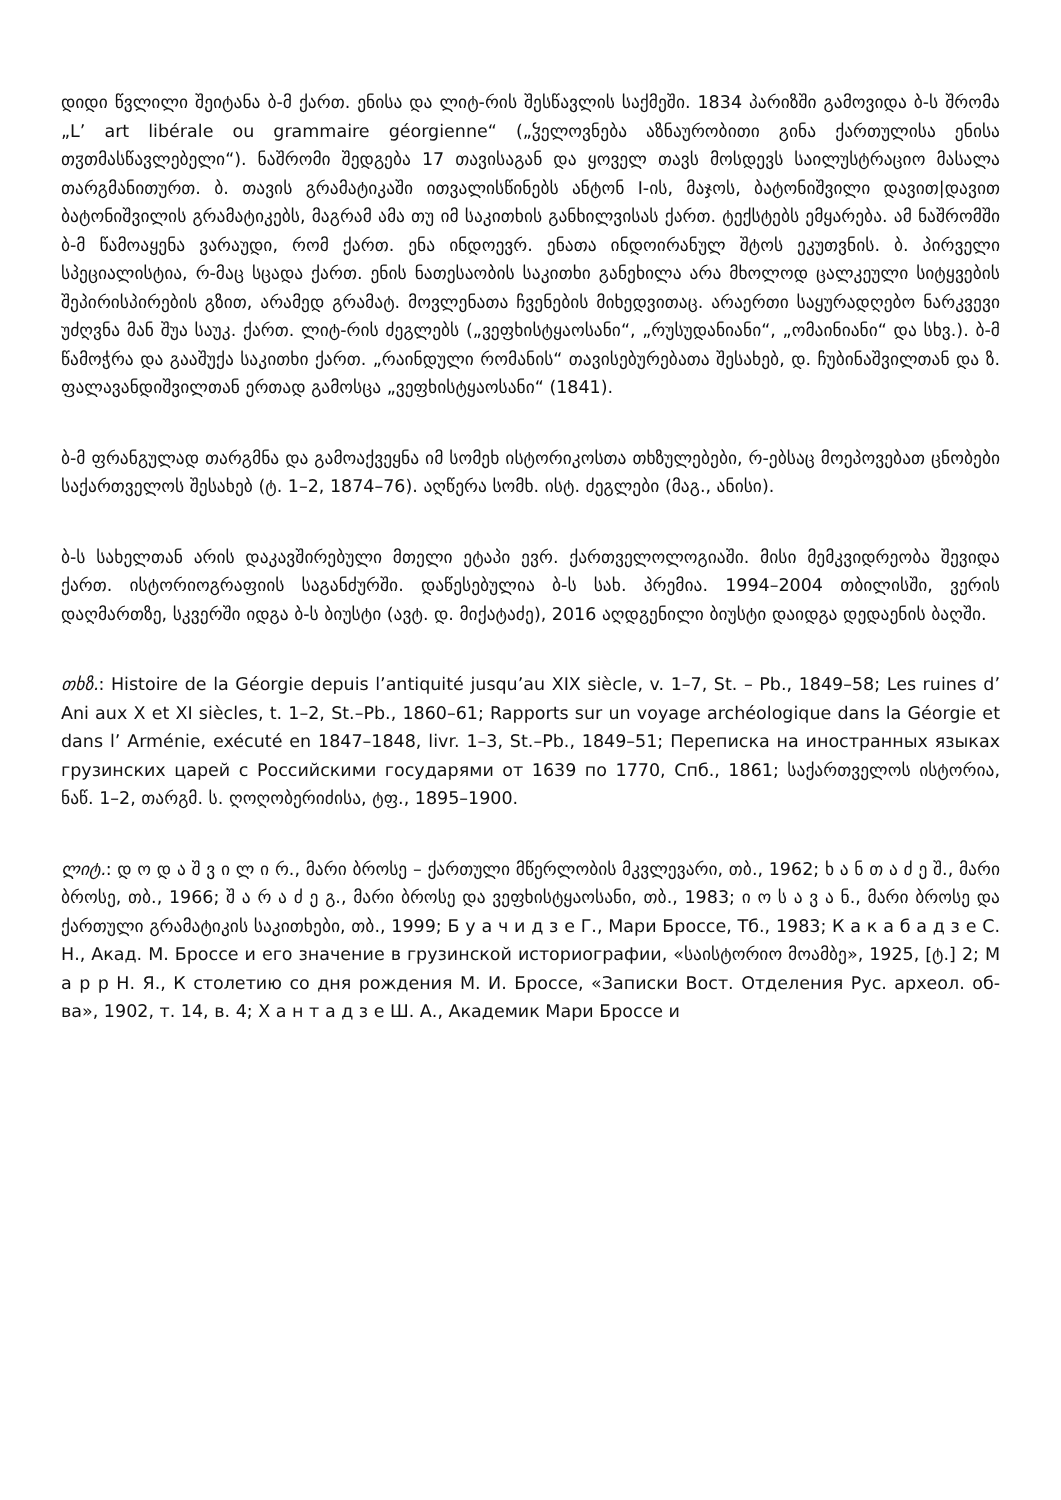დიდი წვლილი შეიტანა ბ-მ ქართ. ენისა და ლიტ-რის შესწავლის საქმეში. 1834 პარიზში გამოვიდა ბ-ს შრომა „L’ art libérale ou grammaire géorgienne“ („ჴელოვნება აზნაურობითი გინა ქართულისა ენისა თჳთმასწავლებელი“). ნაშრომი შედგება 17 თავისაგან და ყოველ თავს მოსდევს საილუსტრაციო მასალა თარგმანითურთ. ბ. თავის გრამატიკაში ითვალისწინებს ანტონ I-ის, მაჯოს, ბატონიშვილი დავით|დავით ბატონიშვილის გრამატიკებს, მაგრამ ამა თუ იმ საკითხის განხილვისას ქართ. ტექსტებს ემყარება. ამ ნაშრომში ბ-მ წამოაყენა ვარაუდი, რომ ქართ. ენა ინდოევრ. ენათა ინდოირანულ შტოს ეკუთვნის. ბ. პირველი სპეციალისტია, რ-მაც სცადა ქართ. ენის ნათესაობის საკითხი განეხილა არა მხოლოდ ცალკეული სიტყვების შეპირისპირების გზით, არამედ გრამატ. მოვლენათა ჩვენების მიხედვითაც. არაერთი საყურადღებო ნარკვევი უძღვნა მან შუა საუკ. ქართ. ლიტ-რის ძეგლებს („ვეფხისტყაოსანი“, „რუსუდანიანი“, „ომაინიანი“ და სხვ.). ბ-მ წამოჭრა და გააშუქა საკითხი ქართ. „რაინდული რომანის“ თავისებურებათა შესახებ, დ. ჩუბინაშვილთან და ზ. ფალავანდიშვილთან ერთად გამოსცა „ვეფხისტყაოსანი“ (1841).
ბ-მ ფრანგულად თარგმნა და გამოაქვეყნა იმ სომეხ ისტორიკოსთა თხზულებები, რ-ებსაც მოეპოვებათ ცნობები საქართველოს შესახებ (ტ. 1–2, 1874–76). აღწერა სომხ. ისტ. ძეგლები (მაგ., ანისი).
ბ-ს სახელთან არის დაკავშირებული მთელი ეტაპი ევრ. ქართველოლოგიაში. მისი მემკვიდრეობა შევიდა ქართ. ისტორიოგრაფიის საგანძურში. დაწესებულია ბ-ს სახ. პრემია. 1994–2004 თბილისში, ვერის დაღმართზე, სკვერში იდგა ბ-ს ბიუსტი (ავტ. დ. მიქატაძე), 2016 აღდგენილი ბიუსტი დაიდგა დედაენის ბაღში.
თხზ.: Histoire de la Géorgie depuis l’antiquité jusqu’au XIX siècle, v. 1–7, St. – Pb., 1849–58; Les ruines d’ Ani aux X et XI siècles, t. 1–2, St.–Pb., 1860–61; Rapports sur un voyage archéologique dans la Géorgie et dans l’ Arménie, exécuté en 1847–1848, livr. 1–3, St.–Pb., 1849–51; Переписка на иностранных языках грузинских царей с Российскими государями от 1639 по 1770, Спб., 1861; საქართველოს ისტორია, ნაწ. 1–2, თარგმ. ს. ღოღობერიძისა, ტფ., 1895–1900.
ლიტ.: დ ო დ ა შ ვ ი ლ ი რ., მარი ბროსე – ქართული მწერლობის მკვლევარი, თბ., 1962; ხ ა ნ თ ა ძ ე შ., მარი ბროსე, თბ., 1966; შ ა რ ა ძ ე გ., მარი ბროსე და ვეფხისტყაოსანი, თბ., 1983; ი ო ს ა ვ ა ნ., მარი ბროსე და ქართული გრამატიკის საკითხები, თბ., 1999; Б у а ч и д з е Г., Мари Броссе, Тб., 1983; К а к а б а д з е С. Н., Акад. М. Броссе и его значение в грузинской историографии, «საისტორიო მოამბე», 1925, [ტ.] 2; М а р р Н. Я., К столетию со дня рождения М. И. Броссе, «Записки Вост. Отделения Рус. археол. об-ва», 1902, т. 14, в. 4; Х а н т а д з е Ш. А., Академик Мари Броссе и